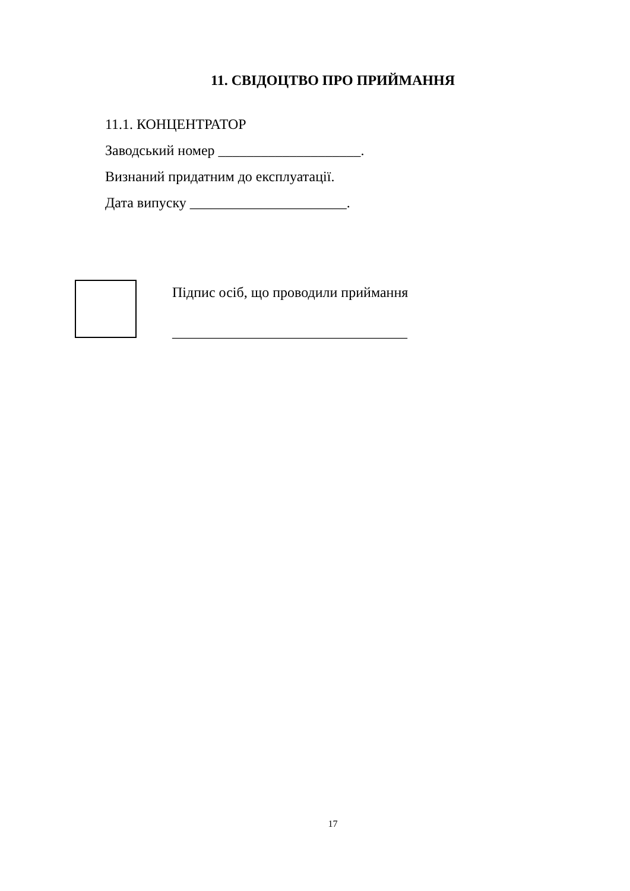11. СВІДОЦТВО ПРО ПРИЙМАННЯ
11.1. КОНЦЕНТРАТОР
Заводський номер ____________________.
Визнаний придатним до експлуатації.
Дата випуску ______________________.
Підпис осіб, що проводили приймання
_________________________________
17